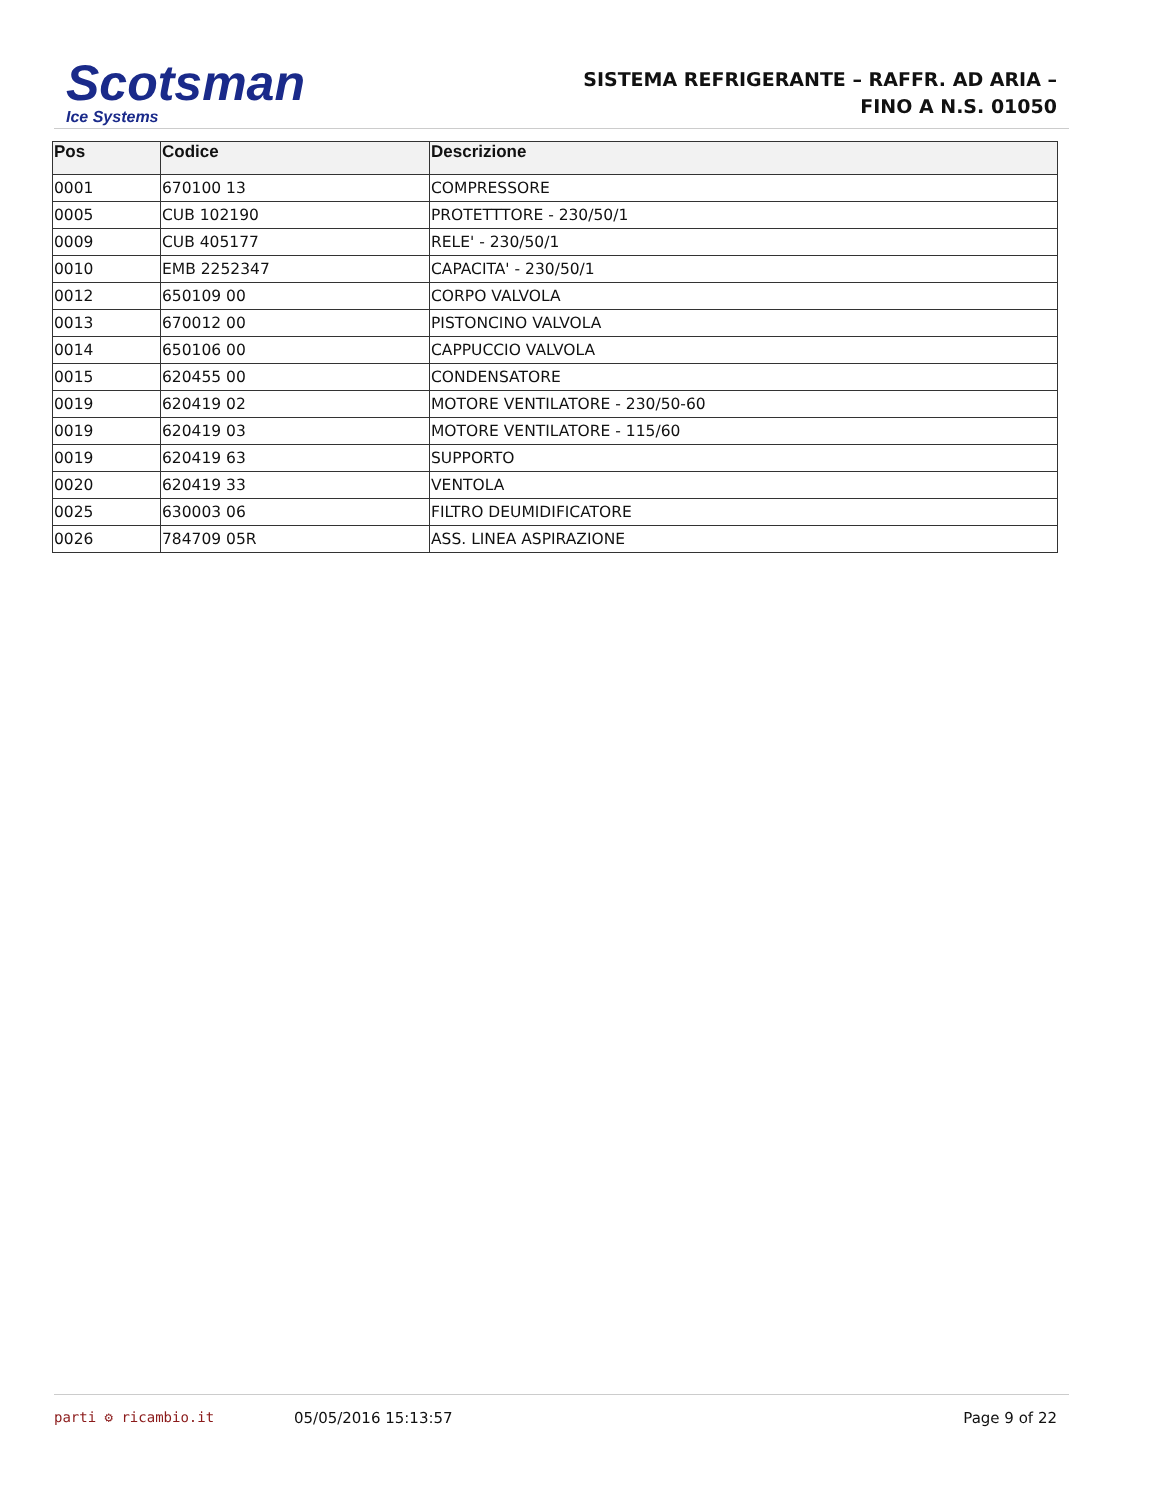Scotsman
Ice Systems
SISTEMA REFRIGERANTE – RAFFR. AD ARIA –
FINO A N.S. 01050
| Pos | Codice | Descrizione |
| --- | --- | --- |
| 0001 | 670100 13 | COMPRESSORE |
| 0005 | CUB 102190 | PROTETTTORE - 230/50/1 |
| 0009 | CUB 405177 | RELE' - 230/50/1 |
| 0010 | EMB 2252347 | CAPACITA' - 230/50/1 |
| 0012 | 650109 00 | CORPO VALVOLA |
| 0013 | 670012 00 | PISTONCINO VALVOLA |
| 0014 | 650106 00 | CAPPUCCIO VALVOLA |
| 0015 | 620455 00 | CONDENSATORE |
| 0019 | 620419 02 | MOTORE VENTILATORE - 230/50-60 |
| 0019 | 620419 03 | MOTORE VENTILATORE - 115/60 |
| 0019 | 620419 63 | SUPPORTO |
| 0020 | 620419 33 | VENTOLA |
| 0025 | 630003 06 | FILTRO DEUMIDIFICATORE |
| 0026 | 784709 05R | ASS. LINEA ASPIRAZIONE |
parti ⚙ ricambio.it 05/05/2016 15:13:57 Page 9 of 22